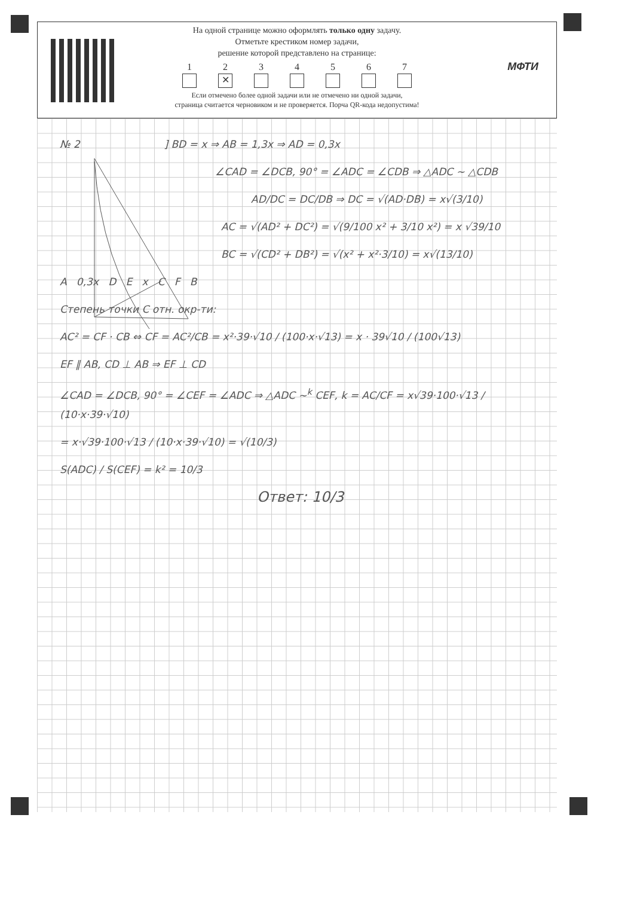На одной странице можно оформлять только одну задачу.
Отметьте крестиком номер задачи,
решение которой представлено на странице:
1 2
✕
3 4 5 6 7
Если отмечено более одной задачи или не отмечено ни одной задачи,
страница считается черновиком и не проверяется. Порча QR-кода недопустима!
МФТИ
№ 2 ] BD = x ⇒ AB = 1,3x ⇒ AD = 0,3x
∠CAD = ∠DCB, 90° = ∠ADC = ∠CDB ⇒ △ADC ~ △CDB
AD/DC = DC/DB ⇒ DC = √(AD·DB) = x√(3/10)
AC = √(AD² + DC²) = √(9/100 x² + 3/10 x²) = x √39/10
BC = √(CD² + DB²) = √(x² + x²·3/10) = x√(13/10)
A 0,3x D E x C F B
Степень точки C отн. окр-ти:
AC² = CF · CB ⇔ CF = AC²/CB = x²·39·√10 / (100·x·√13) = x · 39√10 / (100√13)
EF ∥ AB, CD ⊥ AB ⇒ EF ⊥ CD
∠CAD = ∠DCB, 90° = ∠CEF = ∠ADC ⇒ △ADC ~<sup>k</sup> CEF, k = AC/CF = x√39·100·√13 / (10·x·39·√10)
= x·√39·100·√13 / (10·x·39·√10) = √(10/3)
S(ADC) / S(CEF) = k² = 10/3
Ответ: 10/3